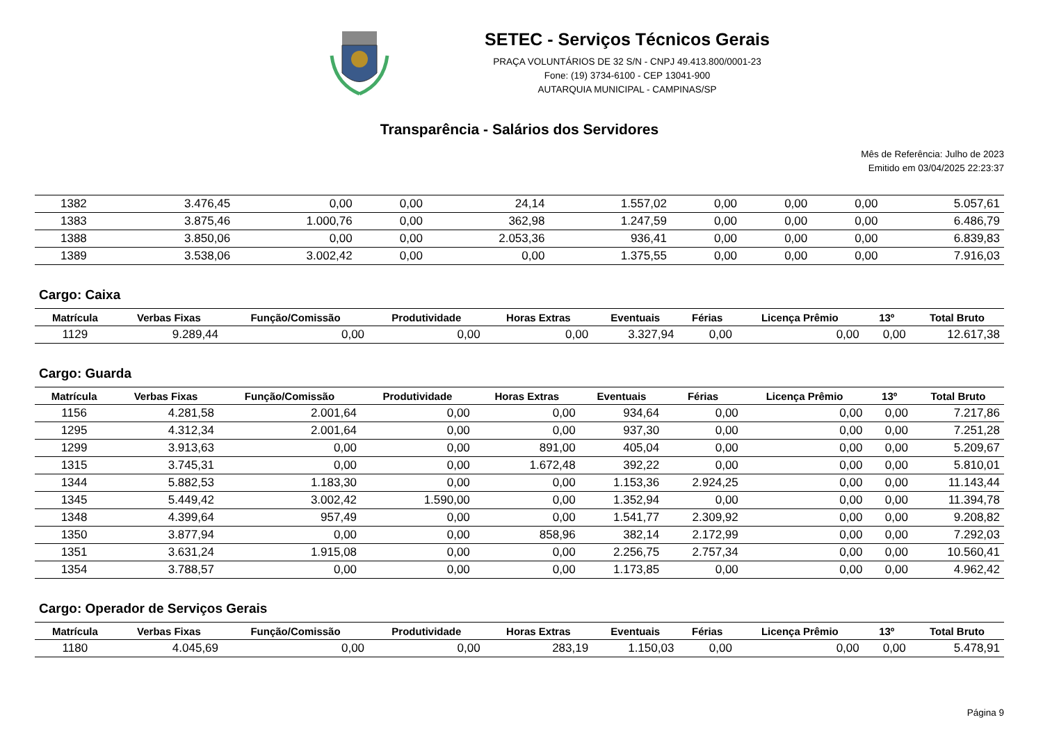SETEC - Serviços Técnicos Gerais
PRAÇA VOLUNTÁRIOS DE 32 S/N - CNPJ 49.413.800/0001-23
Fone: (19) 3734-6100 - CEP 13041-900
AUTARQUIA MUNICIPAL - CAMPINAS/SP
Transparência - Salários dos Servidores
Mês de Referência: Julho de 2023
Emitido em 03/04/2025 22:23:37
| 1382 | 3.476,45 | 0,00 | 0,00 | 24,14 | 1.557,02 | 0,00 | 0,00 | 0,00 | 5.057,61 |
| 1383 | 3.875,46 | 1.000,76 | 0,00 | 362,98 | 1.247,59 | 0,00 | 0,00 | 0,00 | 6.486,79 |
| 1388 | 3.850,06 | 0,00 | 0,00 | 2.053,36 | 936,41 | 0,00 | 0,00 | 0,00 | 6.839,83 |
| 1389 | 3.538,06 | 3.002,42 | 0,00 | 0,00 | 1.375,55 | 0,00 | 0,00 | 0,00 | 7.916,03 |
Cargo: Caixa
| Matrícula | Verbas Fixas | Função/Comissão | Produtividade | Horas Extras | Eventuais | Férias | Licença Prêmio | 13º | Total Bruto |
| --- | --- | --- | --- | --- | --- | --- | --- | --- | --- |
| 1129 | 9.289,44 | 0,00 | 0,00 | 0,00 | 3.327,94 | 0,00 | 0,00 | 0,00 | 12.617,38 |
Cargo: Guarda
| Matrícula | Verbas Fixas | Função/Comissão | Produtividade | Horas Extras | Eventuais | Férias | Licença Prêmio | 13º | Total Bruto |
| --- | --- | --- | --- | --- | --- | --- | --- | --- | --- |
| 1156 | 4.281,58 | 2.001,64 | 0,00 | 0,00 | 934,64 | 0,00 | 0,00 | 0,00 | 7.217,86 |
| 1295 | 4.312,34 | 2.001,64 | 0,00 | 0,00 | 937,30 | 0,00 | 0,00 | 0,00 | 7.251,28 |
| 1299 | 3.913,63 | 0,00 | 0,00 | 891,00 | 405,04 | 0,00 | 0,00 | 0,00 | 5.209,67 |
| 1315 | 3.745,31 | 0,00 | 0,00 | 1.672,48 | 392,22 | 0,00 | 0,00 | 0,00 | 5.810,01 |
| 1344 | 5.882,53 | 1.183,30 | 0,00 | 0,00 | 1.153,36 | 2.924,25 | 0,00 | 0,00 | 11.143,44 |
| 1345 | 5.449,42 | 3.002,42 | 1.590,00 | 0,00 | 1.352,94 | 0,00 | 0,00 | 0,00 | 11.394,78 |
| 1348 | 4.399,64 | 957,49 | 0,00 | 0,00 | 1.541,77 | 2.309,92 | 0,00 | 0,00 | 9.208,82 |
| 1350 | 3.877,94 | 0,00 | 0,00 | 858,96 | 382,14 | 2.172,99 | 0,00 | 0,00 | 7.292,03 |
| 1351 | 3.631,24 | 1.915,08 | 0,00 | 0,00 | 2.256,75 | 2.757,34 | 0,00 | 0,00 | 10.560,41 |
| 1354 | 3.788,57 | 0,00 | 0,00 | 0,00 | 1.173,85 | 0,00 | 0,00 | 0,00 | 4.962,42 |
Cargo: Operador de Serviços Gerais
| Matrícula | Verbas Fixas | Função/Comissão | Produtividade | Horas Extras | Eventuais | Férias | Licença Prêmio | 13º | Total Bruto |
| --- | --- | --- | --- | --- | --- | --- | --- | --- | --- |
| 1180 | 4.045,69 | 0,00 | 0,00 | 283,19 | 1.150,03 | 0,00 | 0,00 | 0,00 | 5.478,91 |
Página 9